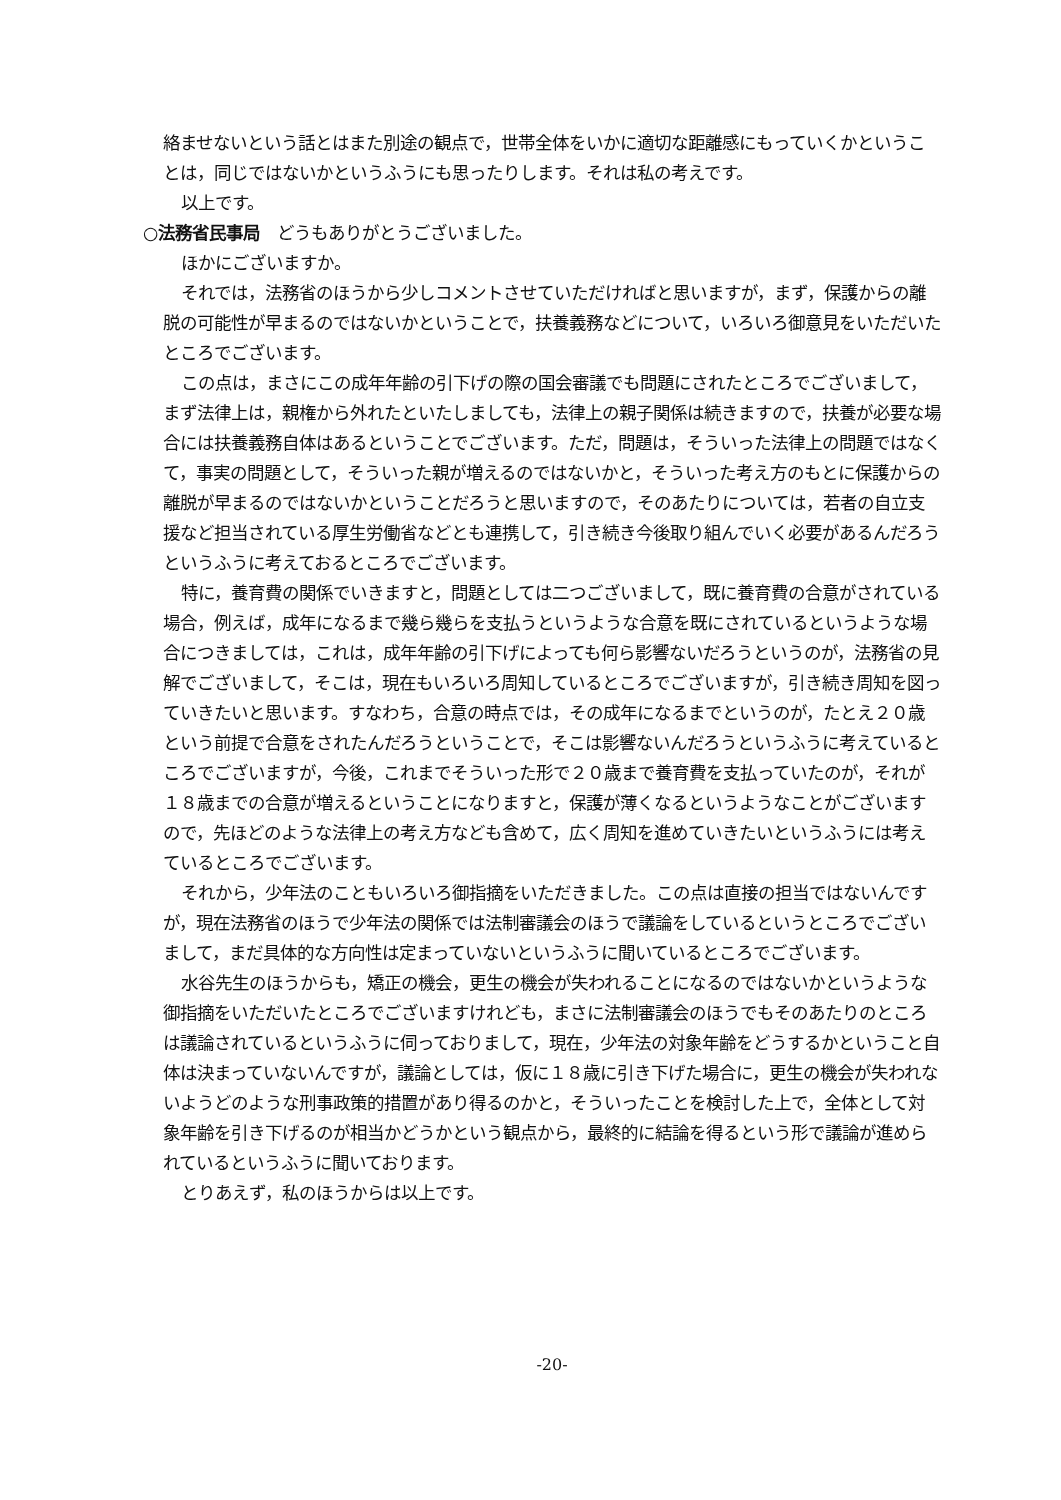絡ませないという話とはまた別途の観点で，世帯全体をいかに適切な距離感にもっていくかということは，同じではないかというふうにも思ったりします。それは私の考えです。
以上です。
○法務省民事局　どうもありがとうございました。
ほかにございますか。
それでは，法務省のほうから少しコメントさせていただければと思いますが，まず，保護からの離脱の可能性が早まるのではないかということで，扶養義務などについて，いろいろ御意見をいただいたところでございます。
この点は，まさにこの成年年齢の引下げの際の国会審議でも問題にされたところでございまして，まず法律上は，親権から外れたといたしましても，法律上の親子関係は続きますので，扶養が必要な場合には扶養義務自体はあるということでございます。ただ，問題は，そういった法律上の問題ではなくて，事実の問題として，そういった親が増えるのではないかと，そういった考え方のもとに保護からの離脱が早まるのではないかということだろうと思いますので，そのあたりについては，若者の自立支援など担当されている厚生労働省などとも連携して，引き続き今後取り組んでいく必要があるんだろうというふうに考えておるところでございます。
特に，養育費の関係でいきますと，問題としては二つございまして，既に養育費の合意がされている場合，例えば，成年になるまで幾ら幾らを支払うというような合意を既にされているというような場合につきましては，これは，成年年齢の引下げによっても何ら影響ないだろうというのが，法務省の見解でございまして，そこは，現在もいろいろ周知しているところでございますが，引き続き周知を図っていきたいと思います。すなわち，合意の時点では，その成年になるまでというのが，たとえ２０歳という前提で合意をされたんだろうということで，そこは影響ないんだろうというふうに考えているところでございますが，今後，これまでそういった形で２０歳まで養育費を支払っていたのが，それが１８歳までの合意が増えるということになりますと，保護が薄くなるというようなことがございますので，先ほどのような法律上の考え方なども含めて，広く周知を進めていきたいというふうには考えているところでございます。
それから，少年法のこともいろいろ御指摘をいただきました。この点は直接の担当ではないんですが，現在法務省のほうで少年法の関係では法制審議会のほうで議論をしているというところでございまして，まだ具体的な方向性は定まっていないというふうに聞いているところでございます。
水谷先生のほうからも，矯正の機会，更生の機会が失われることになるのではないかというような御指摘をいただいたところでございますけれども，まさに法制審議会のほうでもそのあたりのところは議論されているというふうに伺っておりまして，現在，少年法の対象年齢をどうするかということ自体は決まっていないんですが，議論としては，仮に１８歳に引き下げた場合に，更生の機会が失われないようどのような刑事政策的措置があり得るのかと，そういったことを検討した上で，全体として対象年齢を引き下げるのが相当かどうかという観点から，最終的に結論を得るという形で議論が進められているというふうに聞いております。
とりあえず，私のほうからは以上です。
-20-